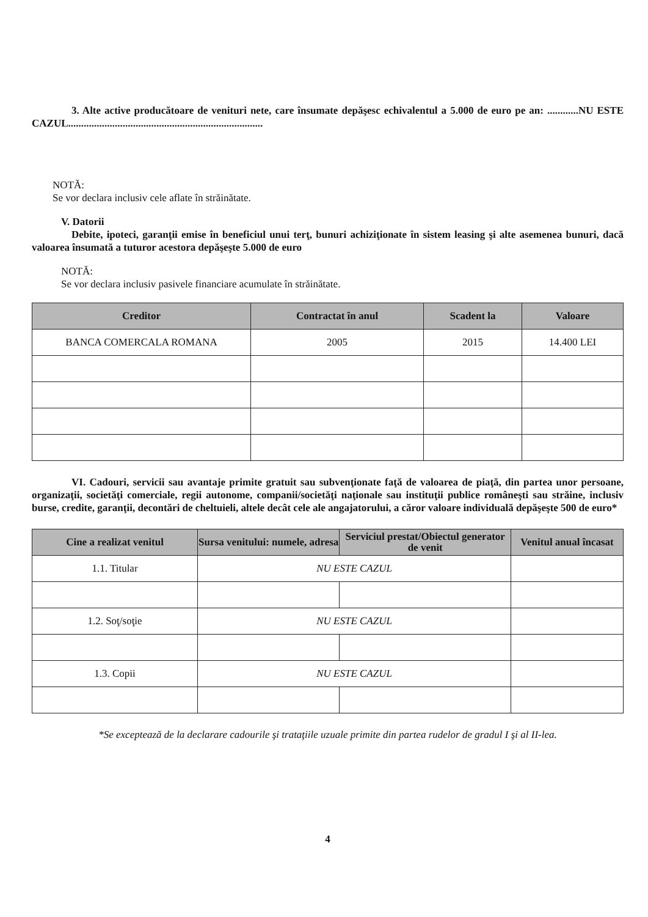3. Alte active producătoare de venituri nete, care însumate depăşesc echivalentul a 5.000 de euro pe an: ............NU ESTE CAZUL...........................................................................
NOTĂ:
Se vor declara inclusiv cele aflate în străinătate.
V. Datorii
Debite, ipoteci, garanţii emise în beneficiul unui terţ, bunuri achiziţionate în sistem leasing şi alte asemenea bunuri, dacă valoarea însumată a tuturor acestora depăşeşte 5.000 de euro
NOTĂ:
Se vor declara inclusiv pasivele financiare acumulate în străinătate.
| Creditor | Contractat în anul | Scadent la | Valoare |
| --- | --- | --- | --- |
| BANCA COMERCALA ROMANA | 2005 | 2015 | 14.400 LEI |
VI. Cadouri, servicii sau avantaje primite gratuit sau subvenţionate faţă de valoarea de piaţă, din partea unor persoane, organizaţii, societăţi comerciale, regii autonome, companii/societăţi naţionale sau instituţii publice româneşti sau străine, inclusiv burse, credite, garanţii, decontări de cheltuieli, altele decât cele ale angajatorului, a căror valoare individuală depăşeşte 500 de euro*
| Cine a realizat venitul | Sursa venitului: numele, adresa | Serviciul prestat/Obiectul generator de venit | Venitul anual încasat |
| --- | --- | --- | --- |
| 1.1. Titular | NU ESTE CAZUL | | |
| 1.2. Soţ/soţie | NU ESTE CAZUL | | |
| 1.3. Copii | NU ESTE CAZUL | | |
*Se exceptează de la declarare cadourile şi trataţiile uzuale primite din partea rudelor de gradul I şi al II-lea.
4